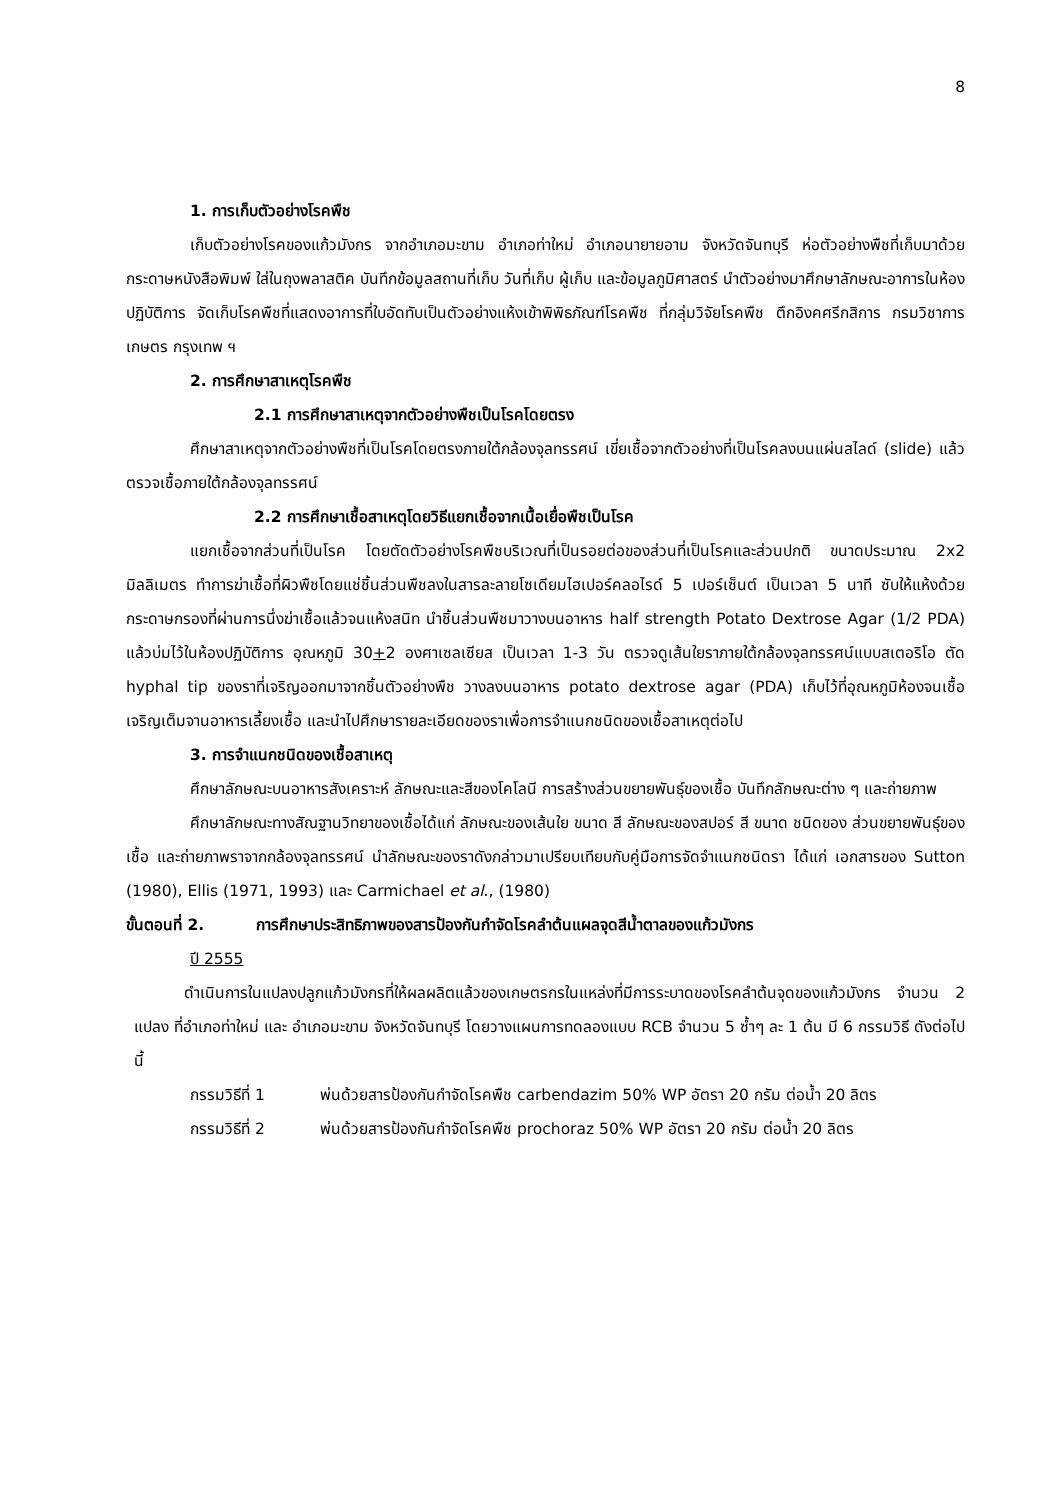8
1. การเก็บตัวอย่างโรคพืช
เก็บตัวอย่างโรคของแก้วมังกร จากอำเภอมะขาม อำเภอท่าใหม่ อำเภอนายายอาม จังหวัดจันทบุรี ห่อตัวอย่างพืชที่เก็บมาด้วยกระดาษหนังสือพิมพ์ ใส่ในถุงพลาสติค บันทึกข้อมูลสถานที่เก็บ วันที่เก็บ ผู้เก็บ และข้อมูลภูมิศาสตร์ นำตัวอย่างมาศึกษาลักษณะอาการในห้องปฏิบัติการ จัดเก็บโรคพืชที่แสดงอาการที่ใบอัดทับเป็นตัวอย่างแห้งเข้าพิพิธภัณฑ์โรคพืช ที่กลุ่มวิจัยโรคพืช ตึกอิงคศรีกสิการ กรมวิชาการเกษตร กรุงเทพ ฯ
2. การศึกษาสาเหตุโรคพืช
2.1 การศึกษาสาเหตุจากตัวอย่างพืชเป็นโรคโดยตรง
ศึกษาสาเหตุจากตัวอย่างพืชที่เป็นโรคโดยตรงภายใต้กล้องจุลทรรศน์ เขี่ยเชื้อจากตัวอย่างที่เป็นโรคลงบนแผ่นสไลด์ (slide) แล้วตรวจเชื้อภายใต้กล้องจุลทรรศน์
2.2 การศึกษาเชื้อสาเหตุโดยวิธีแยกเชื้อจากเนื้อเยื่อพืชเป็นโรค
แยกเชื้อจากส่วนที่เป็นโรค โดยตัดตัวอย่างโรคพืชบริเวณที่เป็นรอยต่อของส่วนที่เป็นโรคและส่วนปกติ ขนาดประมาณ 2x2 มิลลิเมตร ทำการฆ่าเชื้อที่ผิวพืชโดยแช่ชิ้นส่วนพืชลงในสารละลายโซเดียมไฮเปอร์คลอไรด์ 5 เปอร์เซ็นต์ เป็นเวลา 5 นาที ซับให้แห้งด้วยกระดาษกรองที่ผ่านการนึ่งฆ่าเชื้อแล้วจนแห้งสนิท นำชิ้นส่วนพืชมาวางบนอาหาร half strength Potato Dextrose Agar (1/2 PDA) แล้วบ่มไว้ในห้องปฏิบัติการ อุณหภูมิ 30+2 องศาเซลเซียส เป็นเวลา 1-3 วัน ตรวจดูเส้นใยราภายใต้กล้องจุลทรรศน์แบบสเตอริโอ ตัด hyphal tip ของราที่เจริญออกมาจากชิ้นตัวอย่างพืช วางลงบนอาหาร potato dextrose agar (PDA) เก็บไว้ที่อุณหภูมิห้องจนเชื้อเจริญเต็มจานอาหารเลี้ยงเชื้อ และนำไปศึกษารายละเอียดของราเพื่อการจำแนกชนิดของเชื้อสาเหตุต่อไป
3. การจำแนกชนิดของเชื้อสาเหตุ
ศึกษาลักษณะบนอาหารสังเคราะห์ ลักษณะและสีของโคโลนี การสร้างส่วนขยายพันธุ์ของเชื้อ บันทึกลักษณะต่าง ๆ และถ่ายภาพ
ศึกษาลักษณะทางสัณฐานวิทยาของเชื้อได้แก่ ลักษณะของเส้นใย ขนาด สี ลักษณะของสปอร์ สี ขนาด ชนิดของ ส่วนขยายพันธุ์ของเชื้อ และถ่ายภาพราจากกล้องจุลทรรศน์ นำลักษณะของราดังกล่าวมาเปรียบเทียบกับคู่มือการจัดจำแนกชนิดรา ได้แก่ เอกสารของ Sutton (1980), Ellis (1971, 1993) และ Carmichael et al., (1980)
ขั้นตอนที่ 2. การศึกษาประสิทธิภาพของสารป้องกันกำจัดโรคลำต้นแผลจุดสีน้ำตาลของแก้วมังกร
ปี 2555
ดำเนินการในแปลงปลูกแก้วมังกรที่ให้ผลผลิตแล้วของเกษตรกรในแหล่งที่มีการระบาดของโรคลำต้นจุดของแก้วมังกร จำนวน 2 แปลง ที่อำเภอท่าใหม่ และ อำเภอมะขาม จังหวัดจันทบุรี โดยวางแผนการทดลองแบบ RCB จำนวน 5 ซ้ำๆ ละ 1 ต้น มี 6 กรรมวิธี ดังต่อไปนี้
กรรมวิธีที่ 1 พ่นด้วยสารป้องกันกำจัดโรคพืช carbendazim 50% WP อัตรา 20 กรัม ต่อน้ำ 20 ลิตร
กรรมวิธีที่ 2 พ่นด้วยสารป้องกันกำจัดโรคพืช prochoraz 50% WP อัตรา 20 กรัม ต่อน้ำ 20 ลิตร